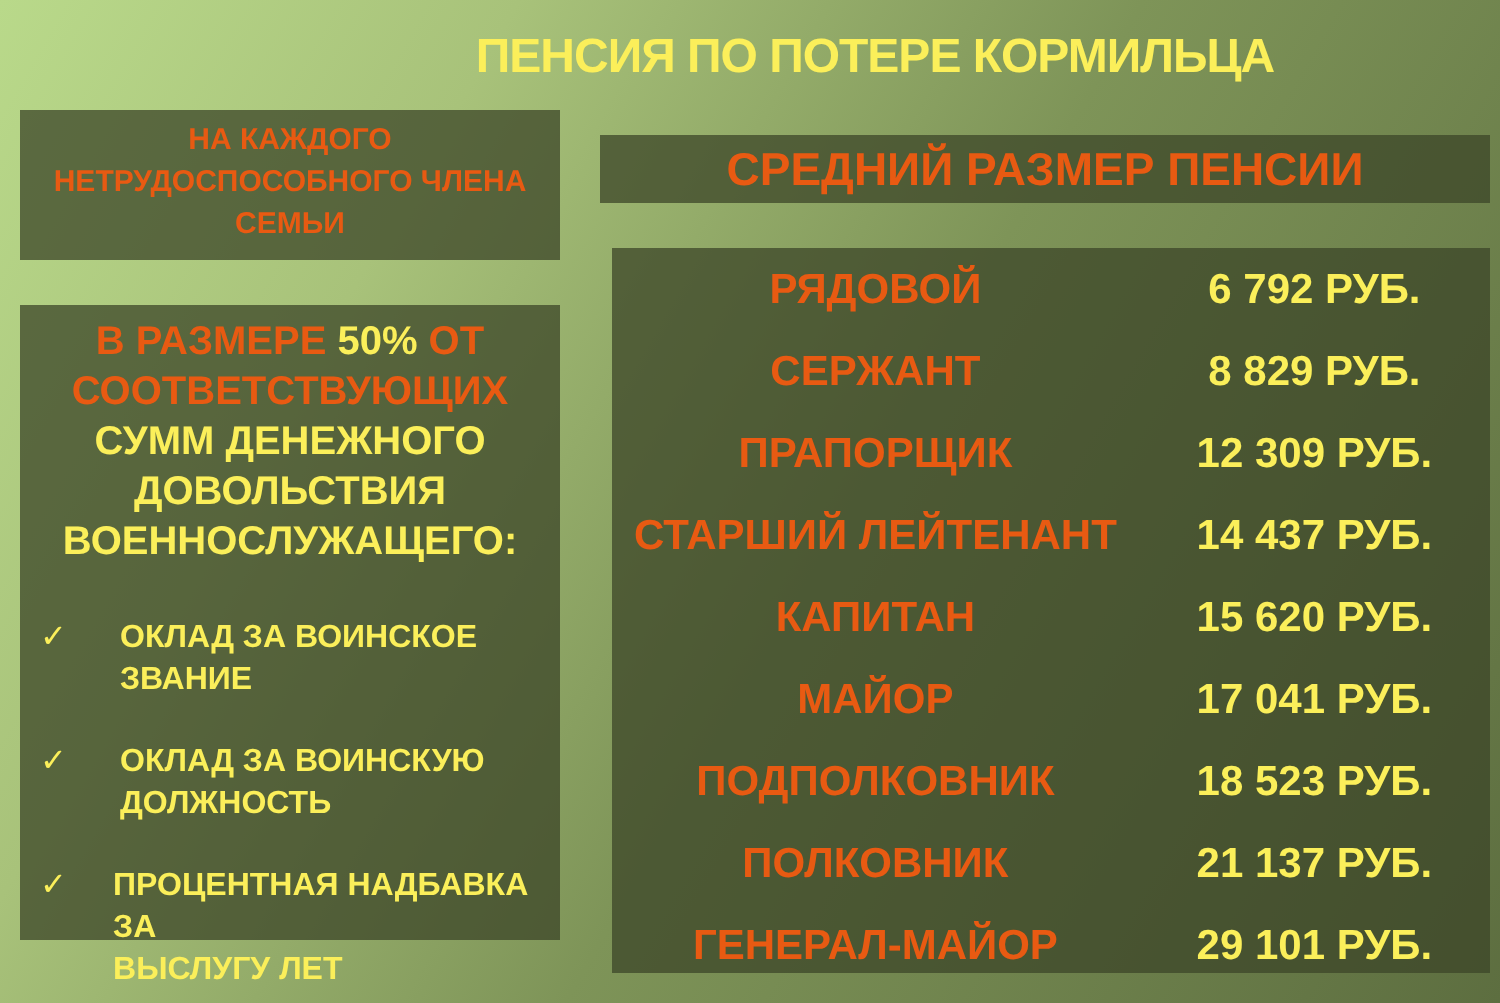ПЕНСИЯ ПО ПОТЕРЕ КОРМИЛЬЦА
НА КАЖДОГО
НЕТРУДОСПОСОБНОГО ЧЛЕНА
СЕМЬИ
В РАЗМЕРЕ 50% ОТ СООТВЕТСТВУЮЩИХ СУММ ДЕНЕЖНОГО ДОВОЛЬСТВИЯ ВОЕННОСЛУЖАЩЕГО:
✓ ОКЛАД ЗА ВОИНСКОЕ
ЗВАНИЕ
✓ ОКЛАД ЗА ВОИНСКУЮ
ДОЛЖНОСТЬ
✓ ПРОЦЕНТНАЯ НАДБАВКА ЗА
ВЫСЛУГУ ЛЕТ
СРЕДНИЙ РАЗМЕР ПЕНСИИ
| РЯДОВОЙ | 6 792 РУБ. |
| СЕРЖАНТ | 8 829 РУБ. |
| ПРАПОРЩИК | 12 309 РУБ. |
| СТАРШИЙ ЛЕЙТЕНАНТ | 14 437 РУБ. |
| КАПИТАН | 15 620 РУБ. |
| МАЙОР | 17 041 РУБ. |
| ПОДПОЛКОВНИК | 18 523 РУБ. |
| ПОЛКОВНИК | 21 137 РУБ. |
| ГЕНЕРАЛ-МАЙОР | 29 101 РУБ. |